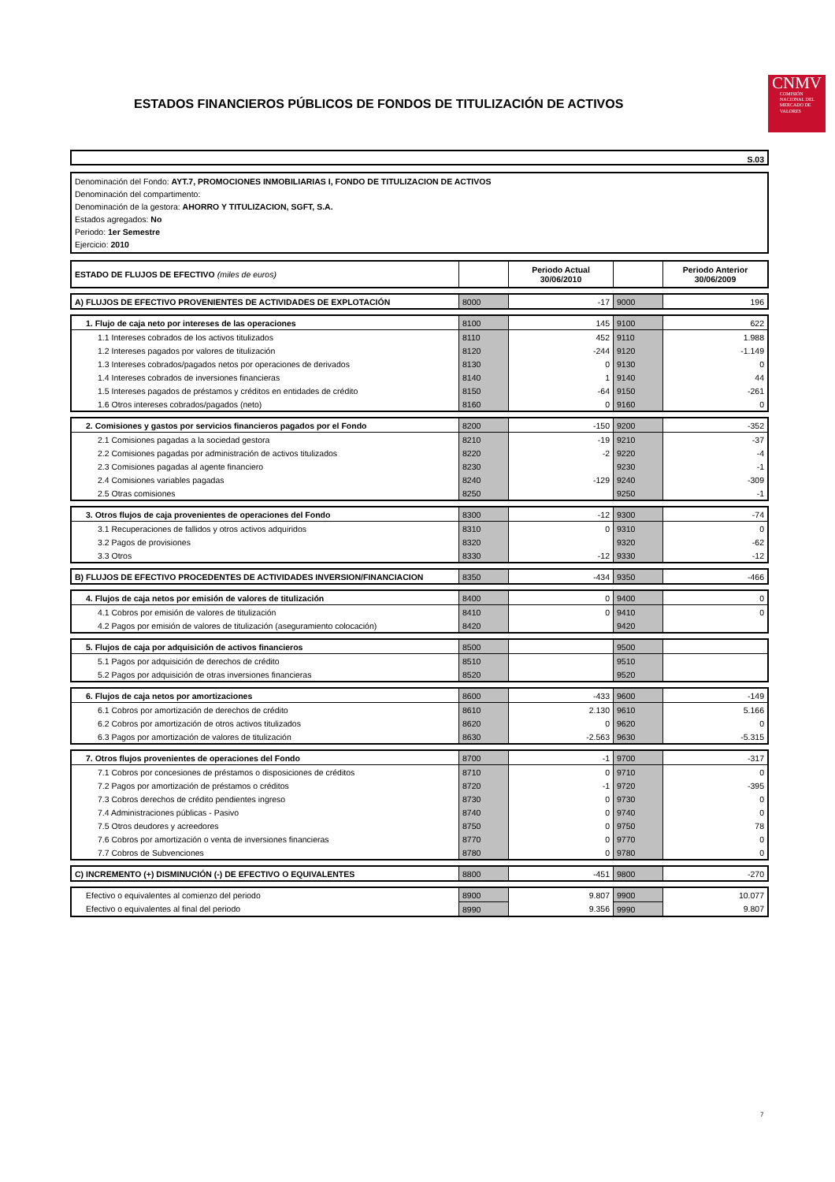ESTADOS FINANCIEROS PÚBLICOS DE FONDOS DE TITULIZACIÓN DE ACTIVOS
CNMV
COMISIÓN NACIONAL DEL MERCADO DE VALORES
S.03
Denominación del Fondo: AYT.7, PROMOCIONES INMOBILIARIAS I, FONDO DE TITULIZACION DE ACTIVOS
Denominación del compartimento:
Denominación de la gestora: AHORRO Y TITULIZACION, SGFT, S.A.
Estados agregados: No
Periodo: 1er Semestre
Ejercicio: 2010
| ESTADO DE FLUJOS DE EFECTIVO (miles de euros) | | Periodo Actual 30/06/2010 | | Periodo Anterior 30/06/2009 |
| A) FLUJOS DE EFECTIVO PROVENIENTES DE ACTIVIDADES DE EXPLOTACIÓN | 8000 | -17 | 9000 | 196 |
| 1. Flujo de caja neto por intereses de las operaciones | 8100 | 145 | 9100 | 622 |
| 1.1 Intereses cobrados de los activos titulizados | 8110 | 452 | 9110 | 1.988 |
| 1.2 Intereses pagados por valores de titulización | 8120 | -244 | 9120 | -1.149 |
| 1.3 Intereses cobrados/pagados netos por operaciones de derivados | 8130 | 0 | 9130 | 0 |
| 1.4 Intereses cobrados de inversiones financieras | 8140 | 1 | 9140 | 44 |
| 1.5 Intereses pagados de préstamos y créditos en entidades de crédito | 8150 | -64 | 9150 | -261 |
| 1.6 Otros intereses cobrados/pagados (neto) | 8160 | 0 | 9160 | 0 |
| 2. Comisiones y gastos por servicios financieros pagados por el Fondo | 8200 | -150 | 9200 | -352 |
| 2.1 Comisiones pagadas a la sociedad gestora | 8210 | -19 | 9210 | -37 |
| 2.2 Comisiones pagadas por administración de activos titulizados | 8220 | -2 | 9220 | -4 |
| 2.3 Comisiones pagadas al agente financiero | 8230 | | 9230 | -1 |
| 2.4 Comisiones variables pagadas | 8240 | -129 | 9240 | -309 |
| 2.5 Otras comisiones | 8250 | | 9250 | -1 |
| 3. Otros flujos de caja provenientes de operaciones del Fondo | 8300 | -12 | 9300 | -74 |
| 3.1 Recuperaciones de fallidos y otros activos adquiridos | 8310 | 0 | 9310 | 0 |
| 3.2 Pagos de provisiones | 8320 | | 9320 | -62 |
| 3.3 Otros | 8330 | -12 | 9330 | -12 |
| B) FLUJOS DE EFECTIVO PROCEDENTES DE ACTIVIDADES INVERSION/FINANCIACION | 8350 | -434 | 9350 | -466 |
| 4. Flujos de caja netos por emisión de valores de titulización | 8400 | 0 | 9400 | 0 |
| 4.1 Cobros por emisión de valores de titulización | 8410 | 0 | 9410 | 0 |
| 4.2 Pagos por emisión de valores de titulización (aseguramiento colocación) | 8420 | | 9420 | |
| 5. Flujos de caja por adquisición de activos financieros | 8500 | | 9500 | |
| 5.1 Pagos por adquisición de derechos de crédito | 8510 | | 9510 | |
| 5.2 Pagos por adquisición de otras inversiones financieras | 8520 | | 9520 | |
| 6. Flujos de caja netos por amortizaciones | 8600 | -433 | 9600 | -149 |
| 6.1 Cobros por amortización de derechos de crédito | 8610 | 2.130 | 9610 | 5.166 |
| 6.2 Cobros por amortización de otros activos titulizados | 8620 | 0 | 9620 | 0 |
| 6.3 Pagos por amortización de valores de titulización | 8630 | -2.563 | 9630 | -5.315 |
| 7. Otros flujos provenientes de operaciones del Fondo | 8700 | -1 | 9700 | -317 |
| 7.1 Cobros por concesiones de préstamos o disposiciones de créditos | 8710 | 0 | 9710 | 0 |
| 7.2 Pagos por amortización de préstamos o créditos | 8720 | -1 | 9720 | -395 |
| 7.3 Cobros derechos de crédito pendientes ingreso | 8730 | 0 | 9730 | 0 |
| 7.4 Administraciones públicas - Pasivo | 8740 | 0 | 9740 | 0 |
| 7.5 Otros deudores y acreedores | 8750 | 0 | 9750 | 78 |
| 7.6 Cobros por amortización o venta de inversiones financieras | 8770 | 0 | 9770 | 0 |
| 7.7 Cobros de Subvenciones | 8780 | 0 | 9780 | 0 |
| C) INCREMENTO (+) DISMINUCIÓN (-) DE EFECTIVO O EQUIVALENTES | 8800 | -451 | 9800 | -270 |
| Efectivo o equivalentes al comienzo del periodo | 8900 | 9.807 | 9900 | 10.077 |
| Efectivo o equivalentes al final del periodo | 8990 | 9.356 | 9990 | 9.807 |
7